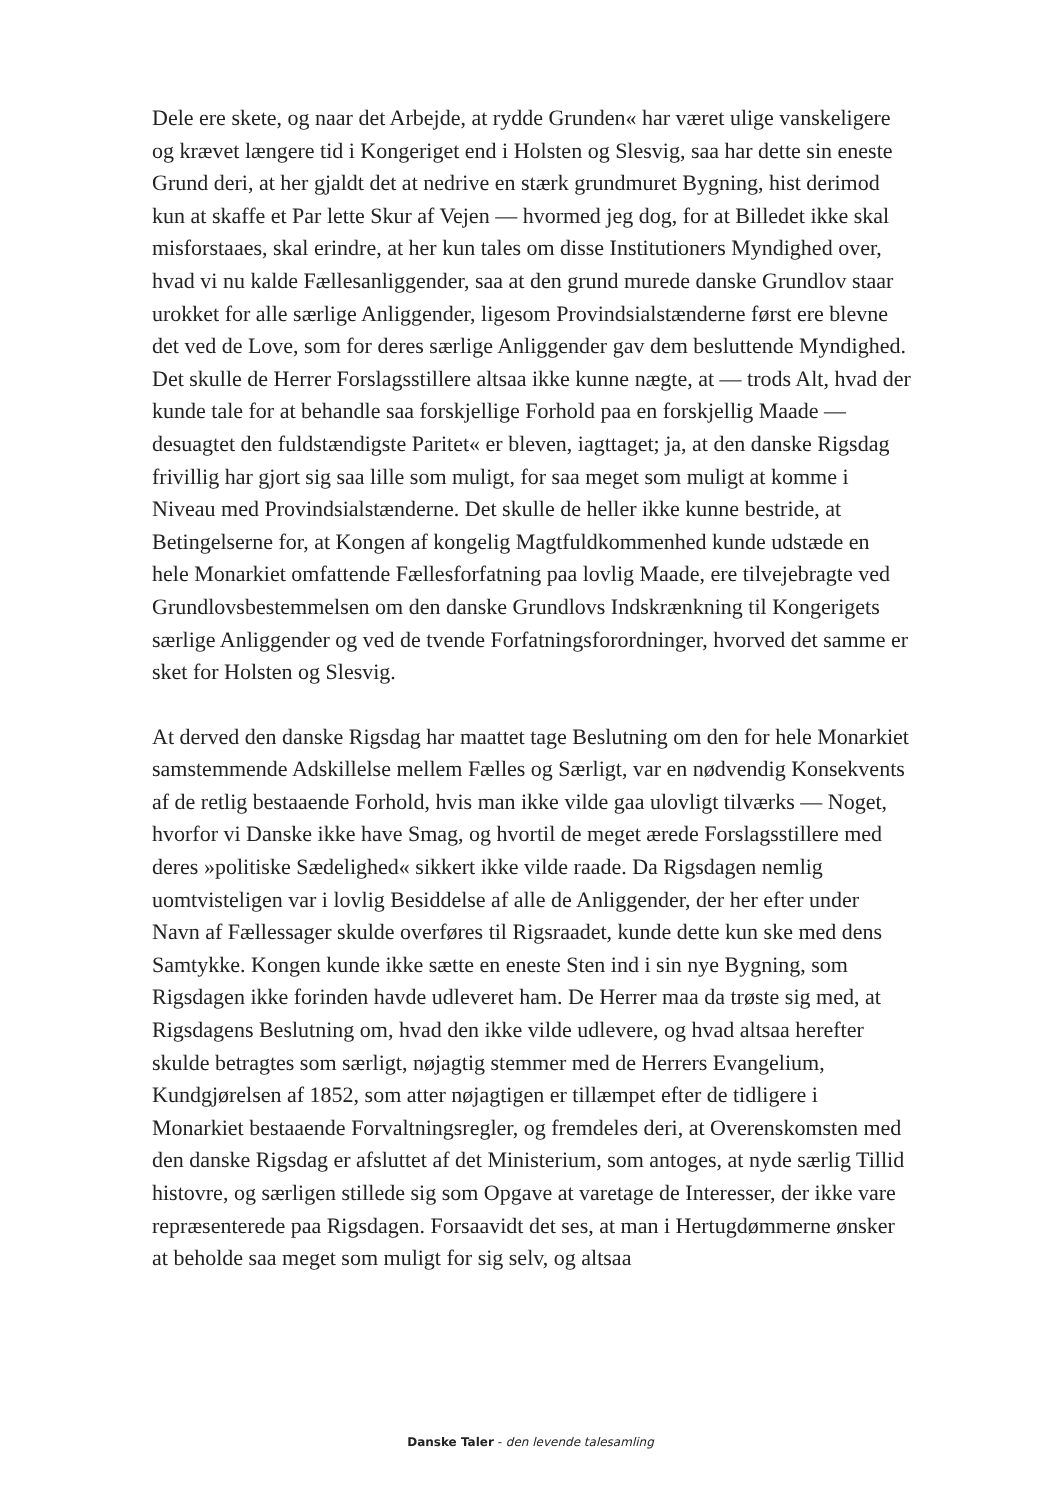Dele ere skete, og naar det Arbejde, at rydde Grunden« har været ulige vanskeligere og krævet længere tid i Kongeriget end i Holsten og Slesvig, saa har dette sin eneste Grund deri, at her gjaldt det at nedrive en stærk grundmuret Bygning, hist derimod kun at skaffe et Par lette Skur af Vejen — hvormed jeg dog, for at Billedet ikke skal misforstaaes, skal erindre, at her kun tales om disse Institutioners Myndighed over, hvad vi nu kalde Fællesanliggender, saa at den grund murede danske Grundlov staar urokket for alle særlige Anliggender, ligesom Provindsialstænderne først ere blevne det ved de Love, som for deres særlige Anliggender gav dem besluttende Myndighed. Det skulle de Herrer Forslagsstillere altsaa ikke kunne nægte, at — trods Alt, hvad der kunde tale for at behandle saa forskjellige Forhold paa en forskjellig Maade — desuagtet den fuldstændigste Paritet« er bleven, iagttaget; ja, at den danske Rigsdag frivillig har gjort sig saa lille som muligt, for saa meget som muligt at komme i Niveau med Provindsialstænderne. Det skulle de heller ikke kunne bestride, at Betingelserne for, at Kongen af kongelig Magtfuldkommenhed kunde udstæde en hele Monarkiet omfattende Fællesforfatning paa lovlig Maade, ere tilvejebragte ved Grundlovsbestemmelsen om den danske Grundlovs Indskrænkning til Kongerigets særlige Anliggender og ved de tvende Forfatningsforordninger, hvorved det samme er sket for Holsten og Slesvig.
At derved den danske Rigsdag har maattet tage Beslutning om den for hele Monarkiet samstemmende Adskillelse mellem Fælles og Særligt, var en nødvendig Konsekvents af de retlig bestaaende Forhold, hvis man ikke vilde gaa ulovligt tilværks — Noget, hvorfor vi Danske ikke have Smag, og hvortil de meget ærede Forslagsstillere med deres »politiske Sædelighed« sikkert ikke vilde raade. Da Rigsdagen nemlig uomtvisteligen var i lovlig Besiddelse af alle de Anliggender, der her efter under Navn af Fællessager skulde overføres til Rigsraadet, kunde dette kun ske med dens Samtykke. Kongen kunde ikke sætte en eneste Sten ind i sin nye Bygning, som Rigsdagen ikke forinden havde udleveret ham. De Herrer maa da trøste sig med, at Rigsdagens Beslutning om, hvad den ikke vilde udlevere, og hvad altsaa herefter skulde betragtes som særligt, nøjagtig stemmer med de Herrers Evangelium, Kundgjørelsen af 1852, som atter nøjagtigen er tillæmpet efter de tidligere i Monarkiet bestaaende Forvaltningsregler, og fremdeles deri, at Overenskomsten med den danske Rigsdag er afsluttet af det Ministerium, som antoges, at nyde særlig Tillid histovre, og særligen stillede sig som Opgave at varetage de Interesser, der ikke vare repræsenterede paa Rigsdagen. Forsaavidt det ses, at man i Hertugdømmerne ønsker at beholde saa meget som muligt for sig selv, og altsaa
Danske Taler - den levende talesamling